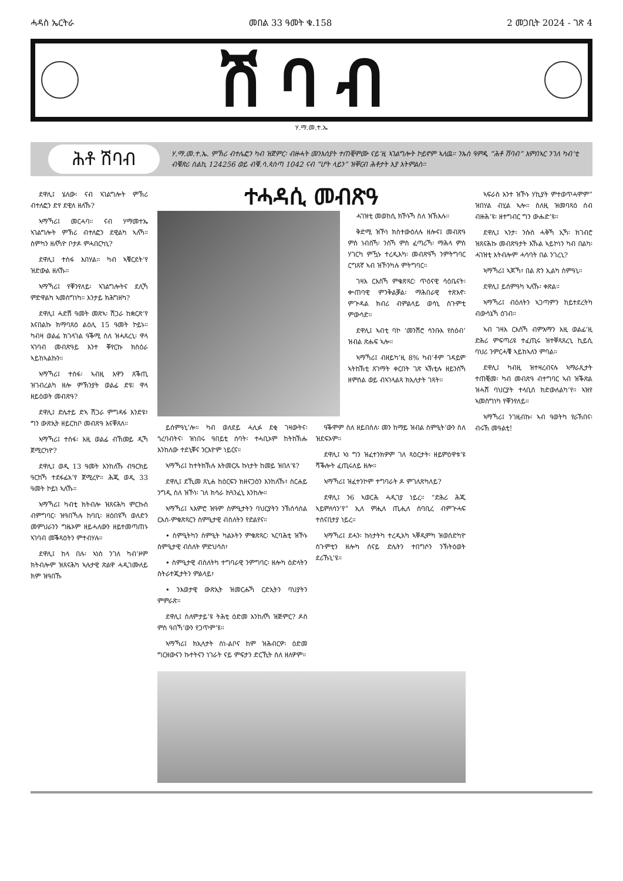ሓዳስ ኤርትራ መበል 33 ዓመት ቁ.158 2 መጋቢት 2024 - ገጽ 4
ሽባብ
ሃ.ማ.መ.ተ.ኤ
ሕቶ ሽባብ
ሃ.ማ.መ.ተ.ኤ. ምኽሪ ብተሌፎን ካብ ዝጀምር፡ ብዙሓት መንእሰያት ተጠቒሞሙ ናይ’ዚ ኣገልግሎት ኮይኖም ኣለዉ። ንኡስ ዓምዲ “ሕቶ ሽባብ” እምበኣር ንገለ ካብ’ቲ ብቑጽሪ ስልኪ 124256 ወይ ብቑ.ሳ.ጳስጣ 1042 ናብ “ሆት ላይን” ዝቐርብ ሕቶታት እያ እትምልስ።
ደዋሊ፤ ሄለው፡ ናብ ኣገልግሎት ምኽሪ ብተለፎን ድየ ደዊለ ዘለኹ?
ኣማኻሪ፤ መርሓባ። ናብ ሃማመተኤ ኣገልግሎት ምኽሪ ብተለፎን ደዊልካ ኣለኻ። ስምካን ዘለኻዮ ቦታዶ ምሓበርካኒ?
ደዋሊ፤ ተስፋ እበሃል። ካብ ኣቑርደት’የ ዝድውል ዘለኹ።
ኣማኻሪ፤ የቐንየለይ፡ ኣገልግሎትና ደሊኻ ምድዋልካ ኣመስግነካ። እንታይ ክሕግዘካ?
ደዋሊ፤ ሓድሽ ዓመት መጽኣ፡ ሽጋራ ከቋርጽ’የ እናበልኩ ክማባጸዕ ልዕሊ 15 ዓመት ኮይኑ። ካብዛ ወልፊ ክገላገል ዓቕሚ ስለ ዝሓጸረኒ፡ ዋላ ኣገባብ መብጽዓይ እንተ ቐየርኩ ክስዕራ ኣይከኣልኩን።
ኣማኻሪ፤ ተስፋ፡ ኣብዚ እዋን ጸቕጢ ዝገብረልካ ዘሎ ምኽንያት ወልፊ ድዩ፧ ዋላ ዘይዕወት መብጽዓ?
ደዋሊ፤ ድሌተይ ድኣ ሽጋራ ምግዳፋ እንድዩ፣ ግን ውጽኢት ዘይርከቦ መብጽዓ እናቐጸለ።
ኣማኻሪ፤ ተስፋ፡ እዚ ወልፊ ብኸመይ ዲኻ ጀሚርካዮ?
ደዋሊ፤ ወዲ 13 ዓመት እንከለኹ ብዓርክይ ዓርከኻ ተደፋፊአ’የ ጀሚረዮ። ሕጂ ወዲ 33 ዓመት ኮይነ ኣለኹ።
ኣማኻሪ፤ ካብቲ ክትብሎ ዝጸናሕካ ምርኩስ ብምግባር፡ ዝዓበኻሉ ከባቢ፡ ዘዕበዩኻ ወለድን መምህራንን ግዜኦም ዘይሓለውን ዘይተመጣጠኑ ኣገባብ መቕጻዕትን ምተብሃሉ።
ደዋሊ፤ ከላ በሉ፡ ኣነስ ንገለ ካብ’ዞም ክትብሎም ዝጸናሕካ ኣሉታዊ ጽልዋ ሓዲገሙለይ ክም ዝዓበኹ
ተሓዳሲ መብጽዓ
ሓገዝቲ መወከሲ ክኾኑኻ ስለ ዝኽእሉ።
ቅድሚ ዝኾነ ክስተውዕለሉ ዘሎና፤ መብጽዓ ምስ ነብስኻ፡ ንስኻ ምስ ፈጣሪኻ፡ ማሕላ ምስ ሃገርካ ምዃኑ ተረዲእካ፡ መብጽዓኻ ንምትግባር ርግጸኛ ኣብ ዝኾንካሉ ምትግባር።
ገዛእ ርእስኻ ምቁጽጻር፡ ጥዕናዊ ሳዕቤናት፡ ቍጠባዊ ምንቅልቓል፡ ማሕበራዊ ተጽእኖ፡ ምጕዳል ክብሪ ብምልላይ ወሳኒ ስጉምቲ ምውሳድ።
ደዋሊ፤ ኣብቲ ባኮ ‘መንሽሮ ሳንቡእ የስዕብ’ ዝብል ጽሑፍ ኣሎ።
ኣማኻሪ፤ ብዘይካ’ዚ 8% ካብ’ቶም ገዳይም ኣትከኽቲ ጸገማት ቀርበት ገጽ ኣኽቲሉ ዘይንስኻ ዘምሰል ወይ ብኣገላልጻ ክኢላታት ገጻት።
ይሰምዓኒ’ሎ። ካብ ወለደይ ሓሊፉ ደቂ ገዛውትና፡ ጎረባብትና፡ ዝነበሩ ዓበይቲ ሰባት፡ ተሓቢኦም ከትከኽሑ እንከለው ተደኒቐና ንርእዮም ነይርና።
ኣማኻሪ፤ ከተትክኽሉ እትመርጹ ኩነታት ከመይ ዝበለ’ዩ?
ደዋሊ፤ ደኺመ ጸኒሐ ከዕርፍን ክዘናጋዕን እንከለኹ፣ ስርሐይ ንግዲ ስለ ዝኾነ፡ ገለ ክሳራ ክጓንፈኒ እንከሎ።
ኣማኻሪ፤ ኣእምሮ ዝዓም ስምዒታትን ባህርያትን ንኽሰሳሰል ርእሰ-ምቁጽጻርን ስምዒታዊ ብስለትን የድልየና።
• ስምዒትካን ስምዒት ካልኦትን ምቁጽጻር፡ ኣርባሕቲ ዝኾኑ ስምዒታዊ ብስለት ምድህሳስ፣
• ስምዒታዊ ብስለትካ ተግባራዊ ንምግባር፡ ዘሎካ ዕድላትን ስትራተጂታትን ምልላይ፣
• ንእወታዊ ውጽኢት ዝመርሑኻ ርድኢትን ባህያትን ምምራጽ።
ደዋሊ፤ ስለምታይ’ዩ ትሕቲ ዕድመ እንከለኻ ዝጅምር? ዶስ ምስ ዓበኻ’ውን የጋጥም’ዩ።
ኣማኻሪ፤ ክኢላታት ስነ-ልቦና ከም ዝሕብርዎ፡ ዕድመ ግርዘውናን ኩተትናን ነገራት ናይ ምፍታን ድርኺት ስለ ዘለዎም።
ዓቕሞም ስለ ዘይበሰለ፡ መን ከማይ ዝብል ስምዒት’ውን ስለ ዝደፍኦም።
ደዋሊ፤ ኣነ ግን ዝፈተንክዎም ገለ ጻዕርታት፡ ዘይምዕዋቱ’ዩ ሻቕሎት ፈጢሩለይ ዘሎ።
ኣማኻሪ፤ ዝፈተንኮም ተግባራት ዶ ምገለጽካለይ?
ደዋሊ፤ ን6 ኣወርሕ ሓዲገያ ነይረ። “ድሕሪ ሕጂ ኣይምለሳን’የ” ኢለ ምሒለ ጢሒለ ሰባቢረ ብምጕሓፍ ተሰናቢተያ ነይረ።
ኣማኻሪ፤ ደሓን፡ ኩነታትካ ተረዲአካ ኣቐዲምካ ዝወሰድካዮ ስጉምቲን ዘሎካ ሰናይ ድሌትን ተበግሶን ንኽትዕወት ደሪኹኒ’ዩ።
ኣፍራስ እንተ ዝኾኑ ሃኪያት ምተወጥሓሞም” ዝበሃል ብሂል ኣሎ። ስለዚ ዝመባጻዕ ሰብ ብዙሕ’ዩ፡ ዘተግብር ግን ውሑድ’ዩ።
ደዋሊ፤ ኣንታ፡ ንሱስ ሓቅኻ ኢኻ፡ ክገብሮ ዝጸናሕኩ መብጽዓታት እኹል ኣይኮነን ካብ በልካ፡ ሓገዝቲ እትብሎም ሓሳባት በል ንገረኒ?
ኣማኻሪ፤ ኣጆኻ፣ በል ጽን ኢልካ ስምዓኒ።
ደዋሊ፤ ይሰምዓካ ኣለኹ፡ ቀጽል።
ኣማኻሪ፤ ብዕለትን ኣጋጣምን ከይተደረትካ ብውሳኔኻ ዕገብ።
ኣብ ገዛእ ርእስኻ ብምእማን እዚ ወልፊ’ዚ ድሕሪ ምፍጣሪዩ ተፈጢሩ ዝተቐጻጸረኒ ኪይሲ ባህሪ ንምርሓቑ ኣይከኣለን ምባል።
ደዋሊ፤ ካብዚ ዝተዛረብናሉ ኣማራጺታት ተጠቒመ፡ ካብ መብጽዓ ብተግባር ኣብ ዝቕጽል ዝሓሸ ባህርያት ተላቢሰ ክድውለልካ’የ። ኣዝየ ኣመስግነካ የቐንየለይ።
ኣማኻሪ፤ ንገዚብኩ፡ ኣብ ዓወትካ የራኽበና፡ ብሩኽ መዓልቲ!